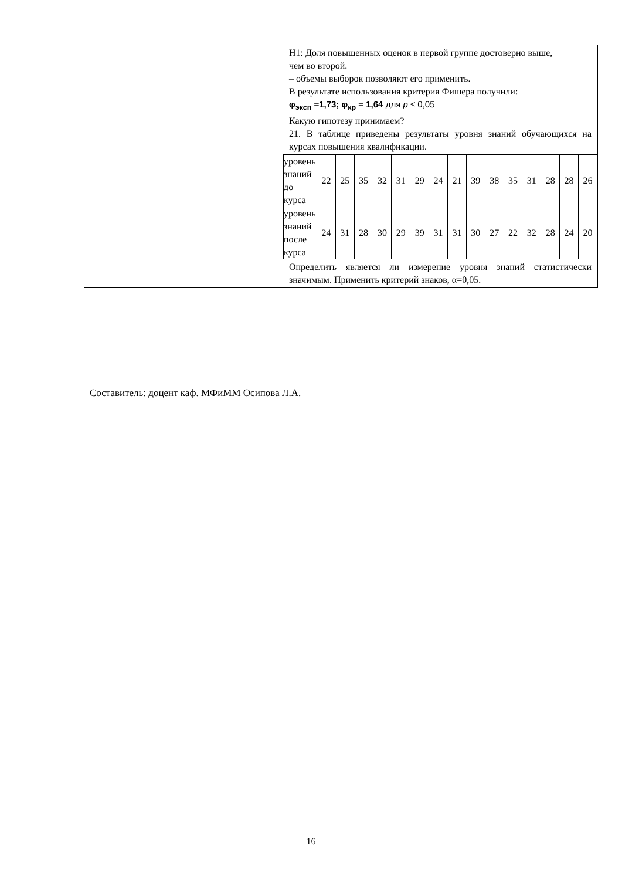| | | H1: Доля повышенных оценок в первой группе достоверно выше, чем во второй. – объемы выборок позволяют его применить. В результате использования критерия Фишера получили: φ<sub>эксп</sub> =1,73; φ<sub>кр</sub> = 1,64 для p ≤ 0,05 Какую гипотезу принимаем? 21. В таблице приведены результаты уровня знаний обучающихся на курсах повышения квалификации. / уровень знаний до курса / 22 / 25 / 35 / 32 / 31 / 29 / 24 / 21 / 39 / 38 / 35 / 31 / 28 / 28 / 26 / / уровень знаний после курса / 24 / 31 / 28 / 30 / 29 / 39 / 31 / 31 / 30 / 27 / 22 / 32 / 28 / 24 / 20 / Определить является ли измерение уровня знаний статистически значимым. Применить критерий знаков, α=0,05. |
Составитель: доцент каф. МФиММ Осипова Л.А.
16